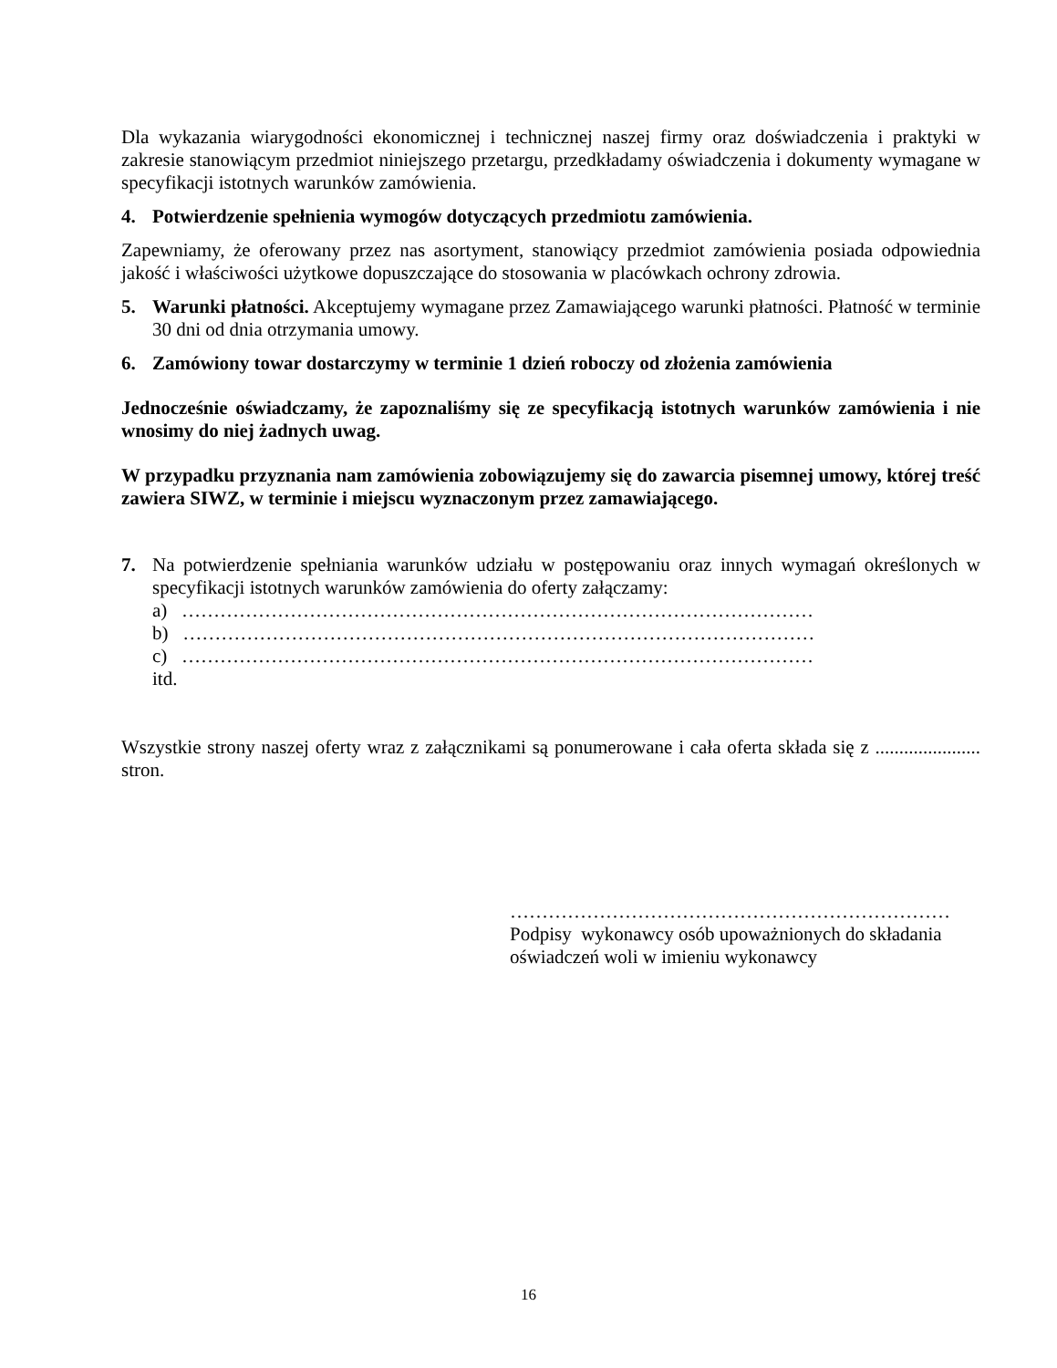Dla wykazania wiarygodności ekonomicznej i technicznej naszej firmy oraz doświadczenia i praktyki w zakresie stanowiącym przedmiot niniejszego przetargu, przedkładamy oświadczenia i dokumenty wymagane w specyfikacji istotnych warunków zamówienia.
4. Potwierdzenie spełnienia wymogów dotyczących przedmiotu zamówienia.
Zapewniamy, że oferowany przez nas asortyment, stanowiący przedmiot zamówienia posiada odpowiednia jakość i właściwości użytkowe dopuszczające do stosowania w placówkach ochrony zdrowia.
5. Warunki płatności. Akceptujemy wymagane przez Zamawiającego warunki płatności. Płatność w terminie 30 dni od dnia otrzymania umowy.
6. Zamówiony towar dostarczymy w terminie 1 dzień roboczy od złożenia zamówienia
Jednocześnie oświadczamy, że zapoznaliśmy się ze specyfikacją istotnych warunków zamówienia i nie wnosimy do niej żadnych uwag.
W przypadku przyznania nam zamówienia zobowiązujemy się do zawarcia pisemnej umowy, której treść zawiera SIWZ, w terminie i miejscu wyznaczonym przez zamawiającego.
7. Na potwierdzenie spełniania warunków udziału w postępowaniu oraz innych wymagań określonych w specyfikacji istotnych warunków zamówienia do oferty załączamy:
a) ………………………………………………………………………………………
b) ………………………………………………………………………………………
c) ………………………………………………………………………………………
itd.
Wszystkie strony naszej oferty wraz z załącznikami są ponumerowane i cała oferta składa się z ...................... stron.
……………………………………………………………
Podpisy wykonawcy osób upoważnionych do składania
oświadczeń woli w imieniu wykonawcy
16